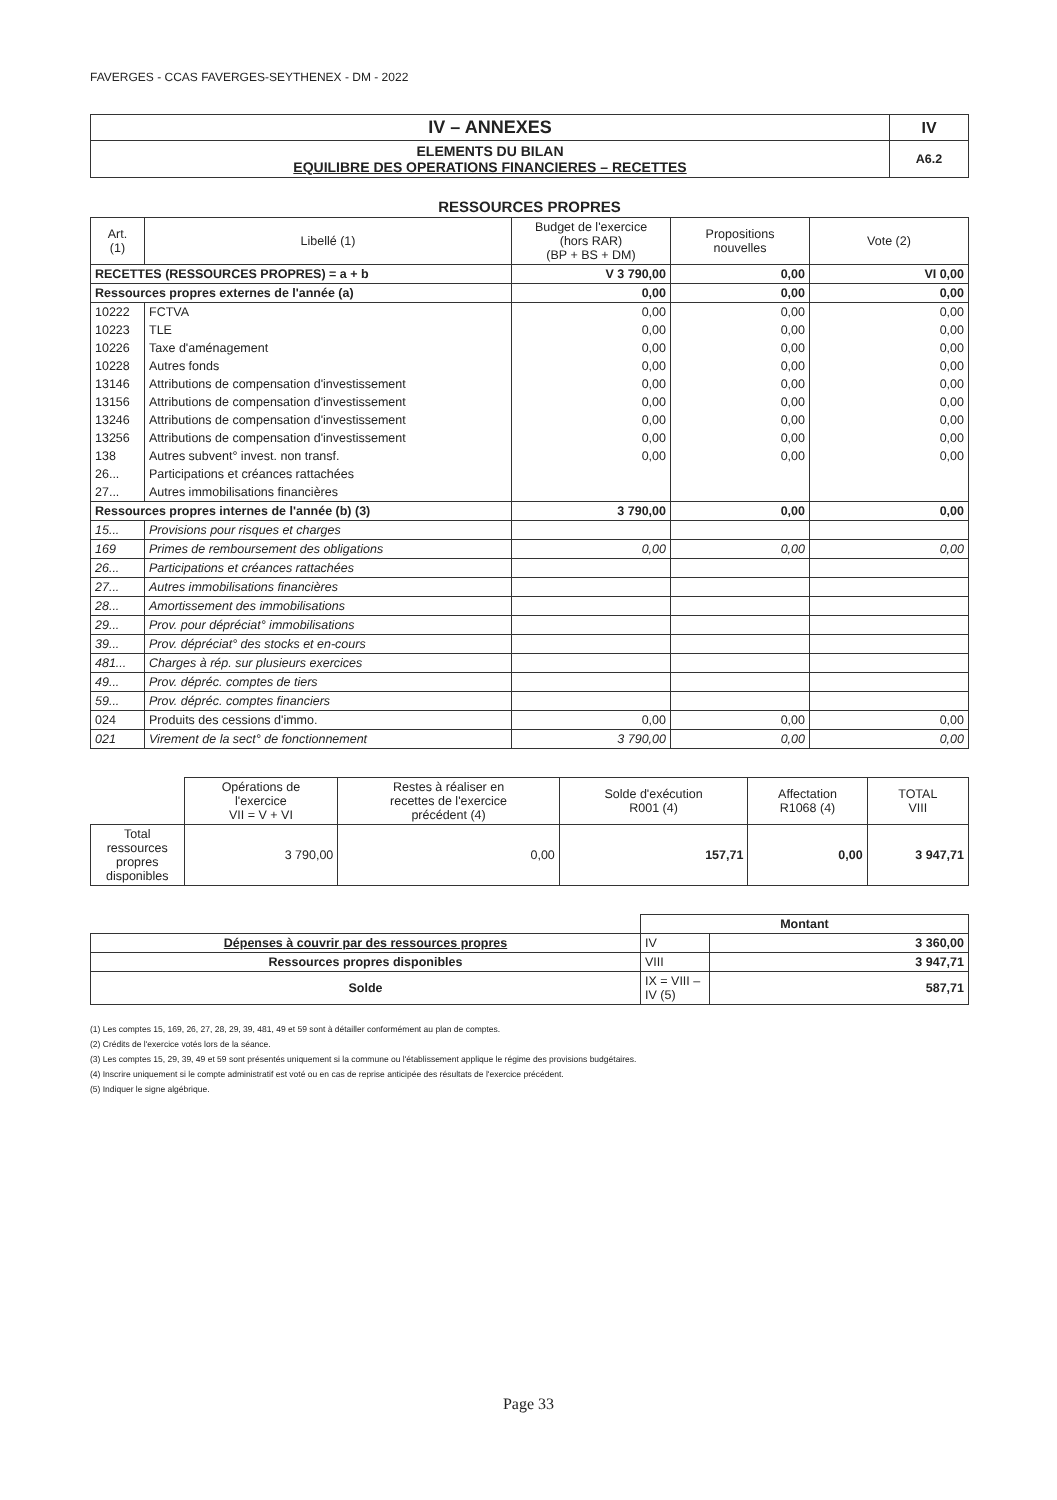FAVERGES - CCAS FAVERGES-SEYTHENEX - DM - 2022
| IV – ANNEXES | IV |
| ELEMENTS DU BILAN EQUILIBRE DES OPERATIONS FINANCIERES – RECETTES | A6.2 |
RESSOURCES PROPRES
| Art. (1) | Libellé (1) | Budget de l'exercice (hors RAR) (BP + BS + DM) | Propositions nouvelles | Vote (2) |
| --- | --- | --- | --- | --- |
| RECETTES (RESSOURCES PROPRES) = a + b | | V 3 790,00 | 0,00 | VI 0,00 |
| Ressources propres externes de l'année (a) | | 0,00 | 0,00 | 0,00 |
| 10222 | FCTVA | 0,00 | 0,00 | 0,00 |
| 10223 | TLE | 0,00 | 0,00 | 0,00 |
| 10226 | Taxe d'aménagement | 0,00 | 0,00 | 0,00 |
| 10228 | Autres fonds | 0,00 | 0,00 | 0,00 |
| 13146 | Attributions de compensation d'investissement | 0,00 | 0,00 | 0,00 |
| 13156 | Attributions de compensation d'investissement | 0,00 | 0,00 | 0,00 |
| 13246 | Attributions de compensation d'investissement | 0,00 | 0,00 | 0,00 |
| 13256 | Attributions de compensation d'investissement | 0,00 | 0,00 | 0,00 |
| 138 | Autres subvent° invest. non transf. | 0,00 | 0,00 | 0,00 |
| 26... | Participations et créances rattachées | | | |
| 27... | Autres immobilisations financières | | | |
| Ressources propres internes de l'année (b) (3) | | 3 790,00 | 0,00 | 0,00 |
| 15... | Provisions pour risques et charges | | | |
| 169 | Primes de remboursement des obligations | 0,00 | 0,00 | 0,00 |
| 26... | Participations et créances rattachées | | | |
| 27... | Autres immobilisations financières | | | |
| 28... | Amortissement des immobilisations | | | |
| 29... | Prov. pour dépréciat° immobilisations | | | |
| 39... | Prov. dépréciat° des stocks et en-cours | | | |
| 481... | Charges à rép. sur plusieurs exercices | | | |
| 49... | Prov. dépréc. comptes de tiers | | | |
| 59... | Prov. dépréc. comptes financiers | | | |
| 024 | Produits des cessions d'immo. | 0,00 | 0,00 | 0,00 |
| 021 | Virement de la sect° de fonctionnement | 3 790,00 | 0,00 | 0,00 |
| | Opérations de l'exercice VII = V + VI | Restes à réaliser en recettes de l'exercice précédent (4) | Solde d'exécution R001 (4) | Affectation R1068 (4) | TOTAL VIII |
| Total ressources propres disponibles | 3 790,00 | 0,00 | 157,71 | 0,00 | 3 947,71 |
| | Montant | |
| Dépenses à couvrir par des ressources propres | IV | 3 360,00 |
| Ressources propres disponibles | VIII | 3 947,71 |
| Solde | IX = VIII – IV (5) | 587,71 |
(1) Les comptes 15, 169, 26, 27, 28, 29, 39, 481, 49 et 59 sont à détailler conformément au plan de comptes.
(2) Crédits de l'exercice votés lors de la séance.
(3) Les comptes 15, 29, 39, 49 et 59 sont présentés uniquement si la commune ou l'établissement applique le régime des provisions budgétaires.
(4) Inscrire uniquement si le compte administratif est voté ou en cas de reprise anticipée des résultats de l'exercice précédent.
(5) Indiquer le signe algébrique.
Page 33